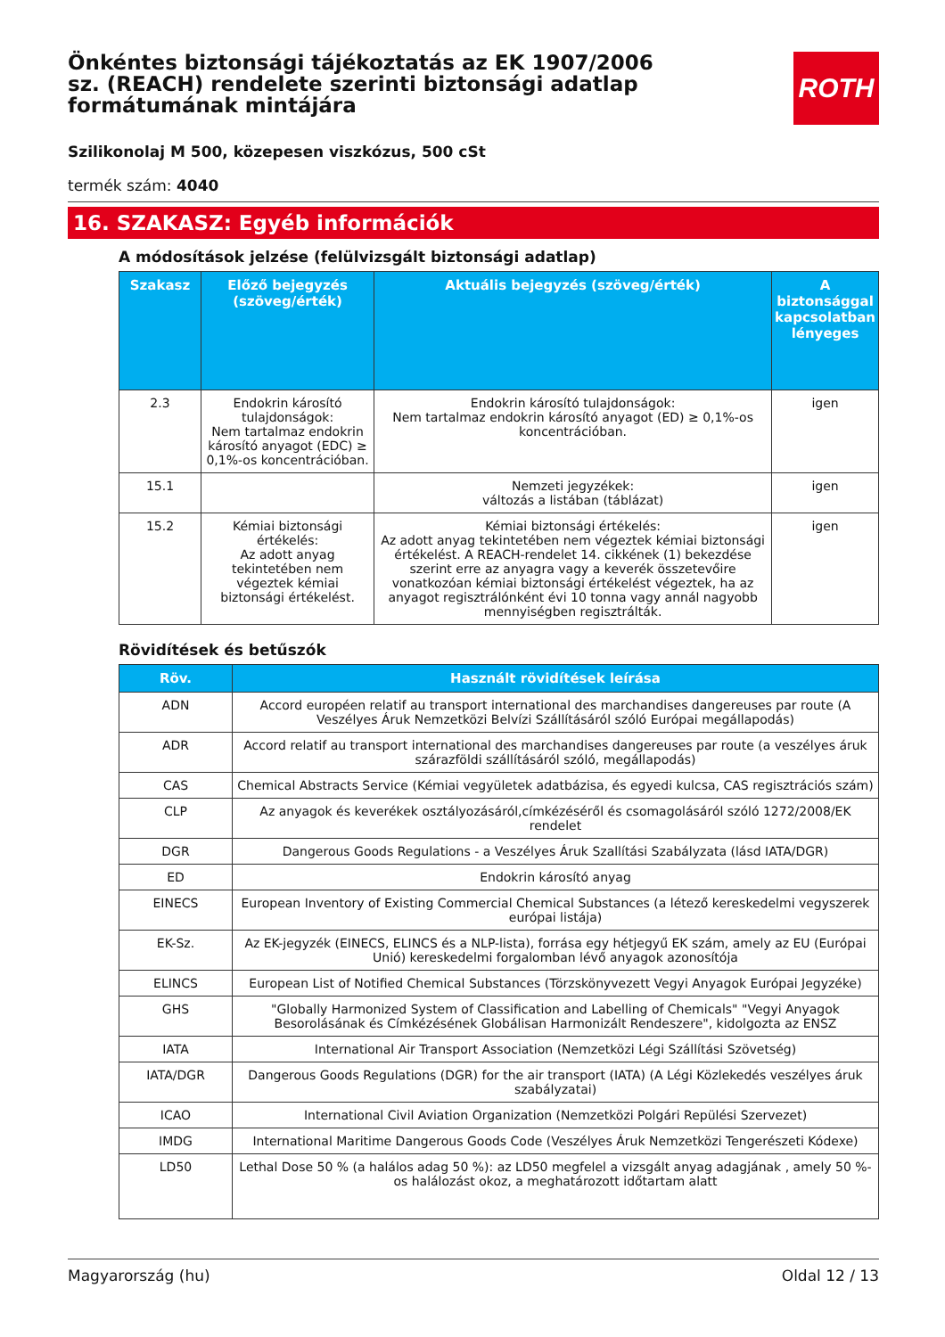ROTH
Önkéntes biztonsági tájékoztatás az EK 1907/2006 sz. (REACH) rendelete szerinti biztonsági adatlap formátumának mintájára
Szilikonolaj M 500, közepesen viszkózus, 500 cSt
termék szám: 4040
16. SZAKASZ: Egyéb információk
A módosítások jelzése (felülvizsgált biztonsági adatlap)
| Szakasz | Előző bejegyzés (szöveg/érték) | Aktuális bejegyzés (szöveg/érték) | A biztonsággal kapcsolatban lényeges |
| --- | --- | --- | --- |
| 2.3 | Endokrin károsító tulajdonságok: Nem tartalmaz endokrin károsító anyagot (EDC) ≥ 0,1%-os koncentrációban. | Endokrin károsító tulajdonságok: Nem tartalmaz endokrin károsító anyagot (ED) ≥ 0,1%-os koncentrációban. | igen |
| 15.1 | | Nemzeti jegyzékek: változás a listában (táblázat) | igen |
| 15.2 | Kémiai biztonsági értékelés: Az adott anyag tekintetében nem végeztek kémiai biztonsági értékelést. | Kémiai biztonsági értékelés: Az adott anyag tekintetében nem végeztek kémiai biztonsági értékelést. A REACH-rendelet 14. cikkének (1) bekezdése szerint erre az anyagra vagy a keverék összetevőire vonatkozóan kémiai biztonsági értékelést végeztek, ha az anyagot regisztrálónként évi 10 tonna vagy annál nagyobb mennyiségben regisztrálták. | igen |
Rövidítések és betűszók
| Röv. | Használt rövidítések leírása |
| --- | --- |
| ADN | Accord européen relatif au transport international des marchandises dangereuses par route (A Veszélyes Áruk Nemzetközi Belvízi Szállításáról szóló Európai megállapodás) |
| ADR | Accord relatif au transport international des marchandises dangereuses par route (a veszélyes áruk szárazföldi szállításáról szóló, megállapodás) |
| CAS | Chemical Abstracts Service (Kémiai vegyületek adatbázisa, és egyedi kulcsa, CAS regisztrációs szám) |
| CLP | Az anyagok és keverékek osztályozásáról,címkézéséről és csomagolásáról szóló 1272/2008/EK rendelet |
| DGR | Dangerous Goods Regulations - a Veszélyes Áruk Szallítási Szabályzata (lásd IATA/DGR) |
| ED | Endokrin károsító anyag |
| EINECS | European Inventory of Existing Commercial Chemical Substances (a létező kereskedelmi vegyszerek európai listája) |
| EK-Sz. | Az EK-jegyzék (EINECS, ELINCS és a NLP-lista), forrása egy hétjegyű EK szám, amely az EU (Európai Unió) kereskedelmi forgalomban lévő anyagok azonosítója |
| ELINCS | European List of Notified Chemical Substances (Törzskönyvezett Vegyi Anyagok Európai Jegyzéke) |
| GHS | "Globally Harmonized System of Classification and Labelling of Chemicals" "Vegyi Anyagok Besorolásának és Címkézésének Globálisan Harmonizált Rendeszere", kidolgozta az ENSZ |
| IATA | International Air Transport Association (Nemzetközi Légi Szállítási Szövetség) |
| IATA/DGR | Dangerous Goods Regulations (DGR) for the air transport (IATA) (A Légi Közlekedés veszélyes áruk szabályzatai) |
| ICAO | International Civil Aviation Organization (Nemzetközi Polgári Repülési Szervezet) |
| IMDG | International Maritime Dangerous Goods Code (Veszélyes Áruk Nemzetközi Tengerészeti Kódexe) |
| LD50 | Lethal Dose 50 % (a halálos adag 50 %): az LD50 megfelel a vizsgált anyag adagjának , amely 50 %-os halálozást okoz, a meghatározott időtartam alatt |
Magyarország (hu) Oldal 12 / 13